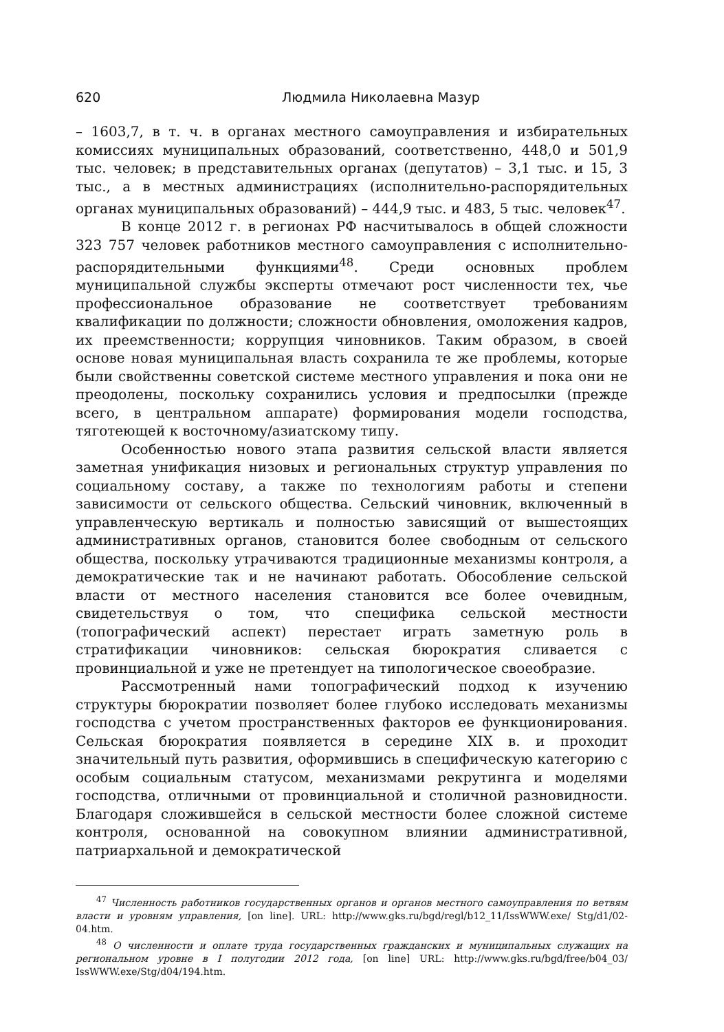620 Людмила Николаевна Мазур
– 1603,7, в т. ч. в органах местного самоуправления и избирательных комиссиях муниципальных образований, соответственно, 448,0 и 501,9 тыс. человек; в представительных органах (депутатов) – 3,1 тыс. и 15, 3 тыс., а в местных администрациях (исполнительно-распорядительных органах муниципальных образований) – 444,9 тыс. и 483, 5 тыс. человек<sup>47</sup>.
В конце 2012 г. в регионах РФ насчитывалось в общей сложности 323 757 человек работников местного самоуправления с исполнительно-распорядительными функциями<sup>48</sup>. Среди основных проблем муниципальной службы эксперты отмечают рост численности тех, чье профессиональное образование не соответствует требованиям квалификации по должности; сложности обновления, омоложения кадров, их преемственности; коррупция чиновников. Таким образом, в своей основе новая муниципальная власть сохранила те же проблемы, которые были свойственны советской системе местного управления и пока они не преодолены, поскольку сохранились условия и предпосылки (прежде всего, в центральном аппарате) формирования модели господства, тяготеющей к восточному/азиатскому типу.
Особенностью нового этапа развития сельской власти является заметная унификация низовых и региональных структур управления по социальному составу, а также по технологиям работы и степени зависимости от сельского общества. Сельский чиновник, включенный в управленческую вертикаль и полностью зависящий от вышестоящих административных органов, становится более свободным от сельского общества, поскольку утрачиваются традиционные механизмы контроля, а демократические так и не начинают работать. Обособление сельской власти от местного населения становится все более очевидным, свидетельствуя о том, что специфика сельской местности (топографический аспект) перестает играть заметную роль в стратификации чиновников: сельская бюрократия сливается с провинциальной и уже не претендует на типологическое своеобразие.
Рассмотренный нами топографический подход к изучению структуры бюрократии позволяет более глубоко исследовать механизмы господства с учетом пространственных факторов ее функционирования. Сельская бюрократия появляется в середине XIX в. и проходит значительный путь развития, оформившись в специфическую категорию с особым социальным статусом, механизмами рекрутинга и моделями господства, отличными от провинциальной и столичной разновидности. Благодаря сложившейся в сельской местности более сложной системе контроля, основанной на совокупном влиянии административной, патриархальной и демократической
<sup>47</sup> Численность работников государственных органов и органов местного самоуправления по ветвям власти и уровням управления, [on line]. URL: http://www.gks.ru/bgd/regl/b12_11/IssWWW.exe/ Stg/d1/02-04.htm.
<sup>48</sup> О численности и оплате труда государственных гражданских и муниципальных служащих на региональном уровне в I полугодии 2012 года, [on line] URL: http://www.gks.ru/bgd/free/b04_03/ IssWWW.exe/Stg/d04/194.htm.